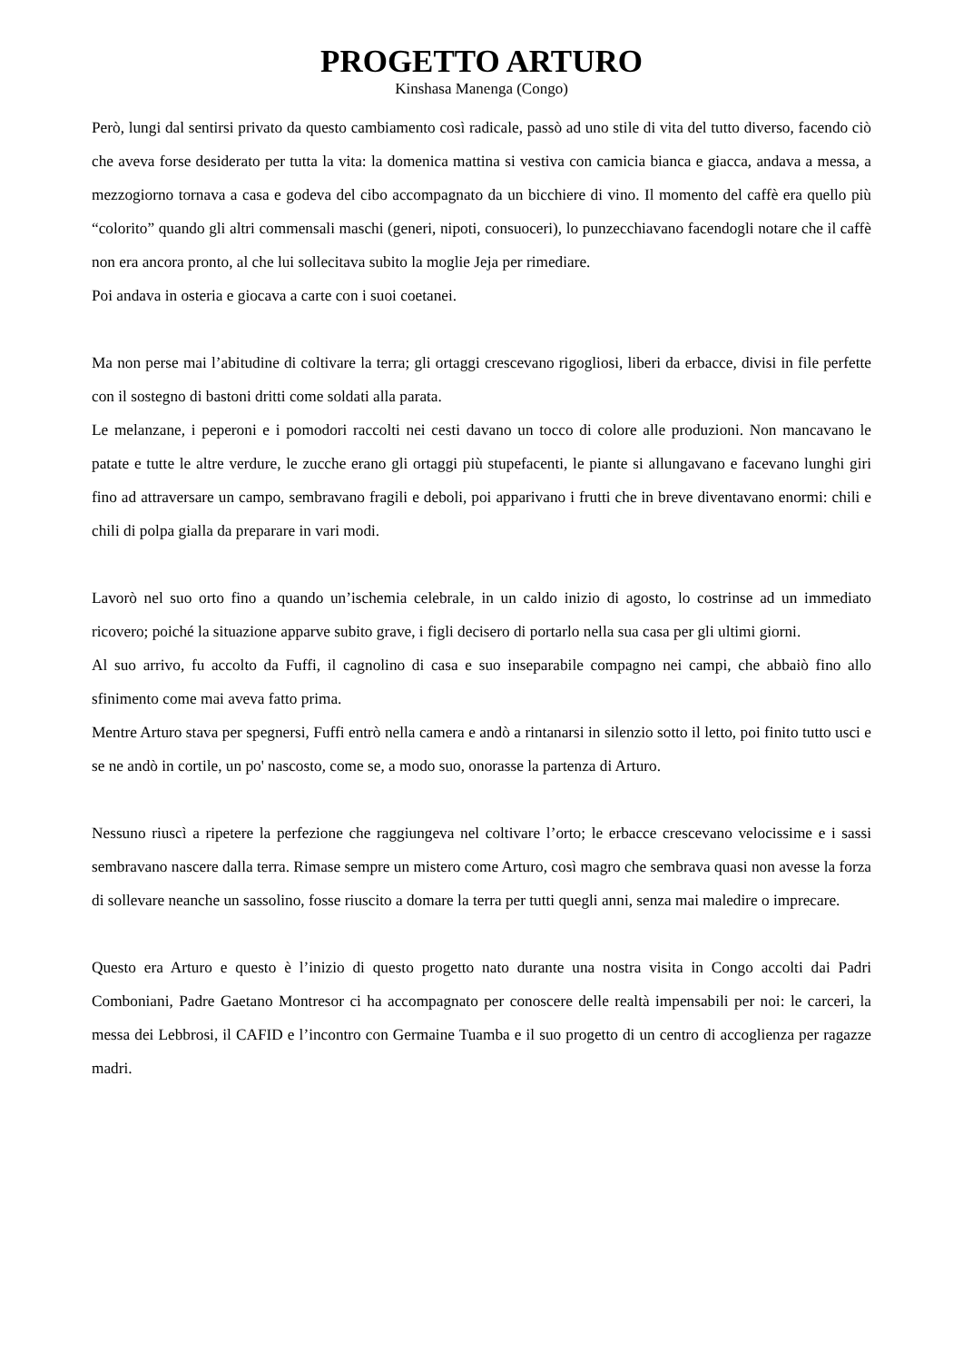PROGETTO ARTURO
Kinshasa Manenga (Congo)
Però, lungi dal sentirsi privato da questo cambiamento così radicale, passò ad uno stile di vita del tutto diverso, facendo ciò che aveva forse desiderato per tutta la vita: la domenica mattina si vestiva con camicia bianca e giacca, andava a messa, a mezzogiorno tornava a casa e godeva del cibo accompagnato da un bicchiere di vino. Il momento del caffè era quello più “colorito” quando gli altri commensali maschi (generi, nipoti, consuoceri), lo punzecchiavano facendogli notare che il caffè non era ancora pronto, al che lui sollecitava subito la moglie Jeja per rimediare.
Poi andava in osteria e giocava a carte con i suoi coetanei.
Ma non perse mai l’abitudine di coltivare la terra; gli ortaggi crescevano rigogliosi, liberi da erbacce, divisi in file perfette con il sostegno di bastoni dritti come soldati alla parata.
Le melanzane, i peperoni e i pomodori raccolti nei cesti davano un tocco di colore alle produzioni. Non mancavano le patate e tutte le altre verdure, le zucche erano gli ortaggi più stupefacenti, le piante si allungavano e facevano lunghi giri fino ad attraversare un campo, sembravano fragili e deboli, poi apparivano i frutti che in breve diventavano enormi: chili e chili di polpa gialla da preparare in vari modi.
Lavorò nel suo orto fino a quando un’ischemia celebrale, in un caldo inizio di agosto, lo costrinse ad un immediato ricovero; poiché la situazione apparve subito grave, i figli decisero di portarlo nella sua casa per gli ultimi giorni.
Al suo arrivo, fu accolto da Fuffi, il cagnolino di casa e suo inseparabile compagno nei campi, che abbaiò fino allo sfinimento come mai aveva fatto prima.
Mentre Arturo stava per spegnersi, Fuffi entrò nella camera e andò a rintanarsi in silenzio sotto il letto, poi finito tutto usci e se ne andò in cortile, un po' nascosto, come se, a modo suo, onorasse la partenza di Arturo.
Nessuno riuscì a ripetere la perfezione che raggiungeva nel coltivare l’orto; le erbacce crescevano velocissime e i sassi sembravano nascere dalla terra. Rimase sempre un mistero come Arturo, così magro che sembrava quasi non avesse la forza di sollevare neanche un sassolino, fosse riuscito a domare la terra per tutti quegli anni, senza mai maledire o imprecare.
Questo era Arturo e questo è l’inizio di questo progetto nato durante una nostra visita in Congo accolti dai Padri Comboniani, Padre Gaetano Montresor ci ha accompagnato per conoscere delle realtà impensabili per noi: le carceri, la messa dei Lebbrosi, il CAFID e l’incontro con Germaine Tuamba e il suo progetto di un centro di accoglienza per ragazze madri.